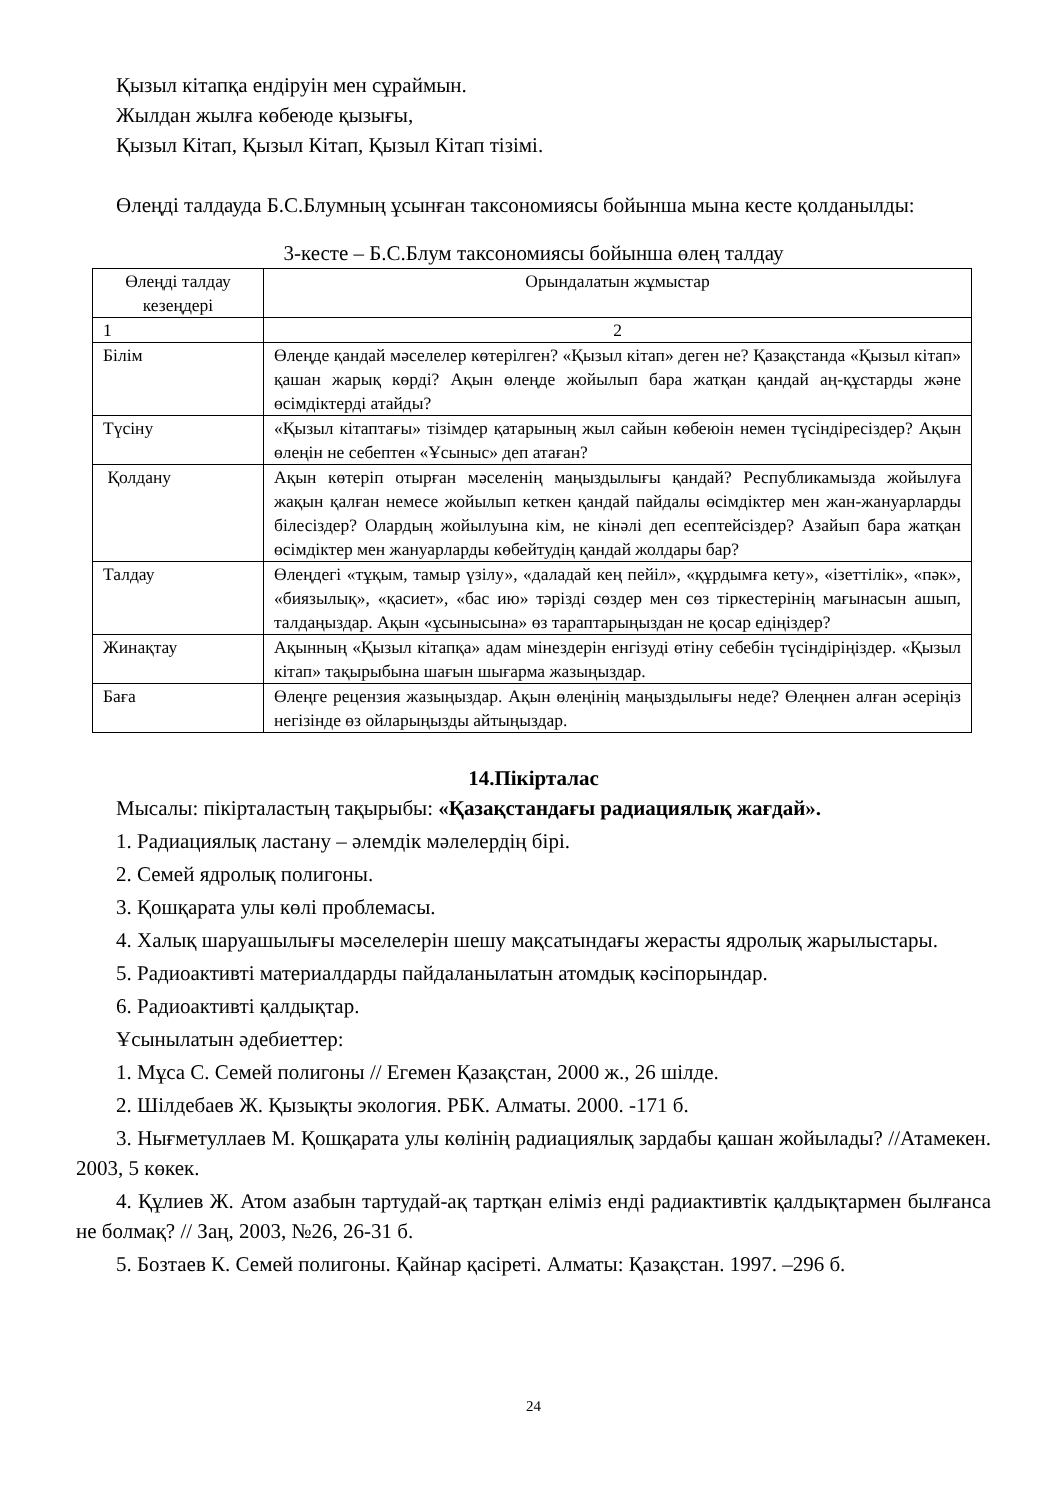Қызыл кітапқа ендіруін мен сұраймын.
Жылдан жылға көбеюде қызығы,
Қызыл Кітап, Қызыл Кітап, Қызыл Кітап тізімі.
Өлеңді талдауда Б.С.Блумның ұсынған таксономиясы бойынша мына кесте қолданылды:
3-кесте – Б.С.Блум таксономиясы бойынша өлең талдау
| Өлеңді талдау кезеңдері | Орындалатын жұмыстар |
| 1 | 2 |
| Білім | Өлеңде қандай мәселелер көтерілген? «Қызыл кітап» деген не? Қазақстанда «Қызыл кітап» қашан жарық көрді? Ақын өлеңде жойылып бара жатқан қандай аң-құстарды және өсімдіктерді атайды? |
| Түсіну | «Қызыл кітаптағы» тізімдер қатарының жыл сайын көбеюін немен түсіндіресіздер? Ақын өлеңін не себептен «Ұсыныс» деп атаған? |
| Қолдану | Ақын көтеріп отырған мәселенің маңыздылығы қандай? Республикамызда жойылуға жақын қалған немесе жойылып кеткен қандай пайдалы өсімдіктер мен жан-жануарларды білесіздер? Олардың жойылуына кім, не кінәлі деп есептейсіздер? Азайып бара жатқан өсімдіктер мен жануарларды көбейтудің қандай жолдары бар? |
| Талдау | Өлеңдегі «тұқым, тамыр үзілу», «даладай кең пейіл», «құрдымға кету», «ізеттілік», «пәк», «биязылық», «қасиет», «бас ию» тәрізді сөздер мен сөз тіркестерінің мағынасын ашып, талдаңыздар. Ақын «ұсынысына» өз тараптарыңыздан не қосар едіңіздер? |
| Жинақтау | Ақынның «Қызыл кітапқа» адам мінездерін енгізуді өтіну себебін түсіндіріңіздер. «Қызыл кітап» тақырыбына шағын шығарма жазыңыздар. |
| Баға | Өлеңге рецензия жазыңыздар. Ақын өлеңінің маңыздылығы неде? Өлеңнен алған әсеріңіз негізінде өз ойларыңызды айтыңыздар. |
14.Пікірталас
Мысалы: пікірталастың тақырыбы: «Қазақстандағы радиациялық жағдай».
1. Радиациялық ластану – әлемдік мәлелердің бірі.
2. Семей ядролық полигоны.
3. Қошқарата улы көлі проблемасы.
4. Халық шаруашылығы мәселелерін шешу мақсатындағы жерасты ядролық жарылыстары.
5. Радиоактивті материалдарды пайдаланылатын атомдық кәсіпорындар.
6. Радиоактивті қалдықтар.
Ұсынылатын әдебиеттер:
1. Мұса С. Семей полигоны // Егемен Қазақстан, 2000 ж., 26 шілде.
2. Шілдебаев Ж. Қызықты экология. РБК. Алматы. 2000. -171 б.
3. Нығметуллаев М. Қошқарата улы көлінің радиациялық зардабы қашан жойылады? //Атамекен. 2003, 5 көкек.
4. Құлиев Ж. Атом азабын тартудай-ақ тартқан еліміз енді радиактивтік қалдықтармен былғанса не болмақ? // Заң, 2003, №26, 26-31 б.
5. Бозтаев К. Семей полигоны. Қайнар қасіреті. Алматы: Қазақстан. 1997. –296 б.
24